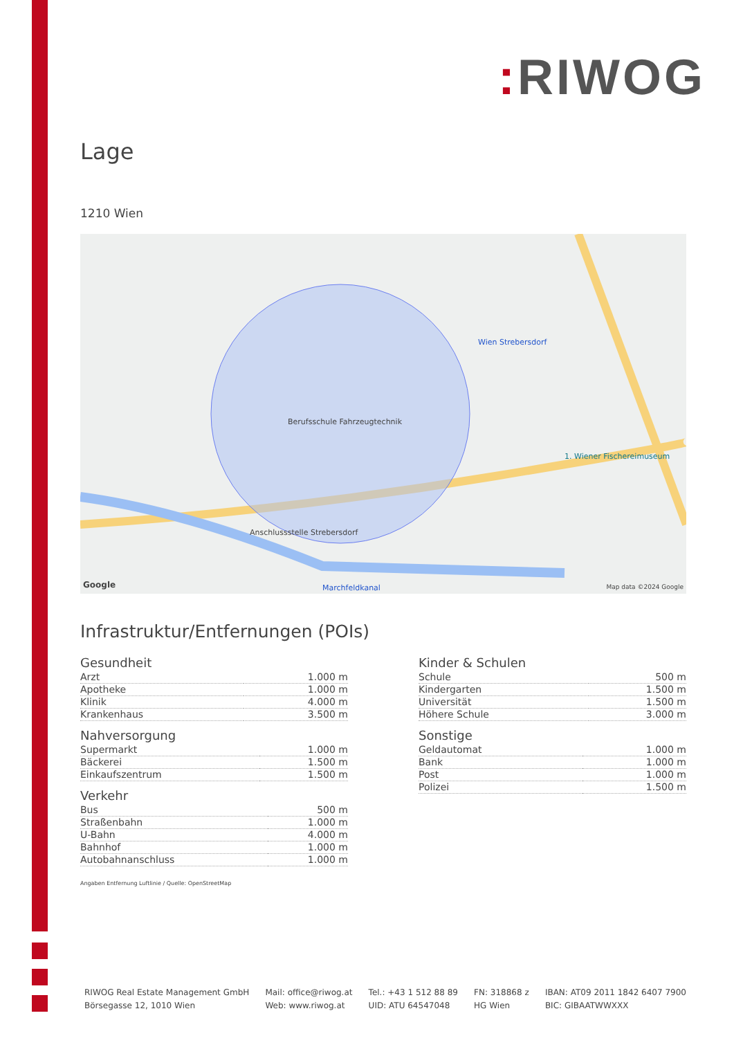: RIWOG
Lage
1210 Wien
Berufsschule Fahrzeugtechnik
Wien Strebersdorf
1. Wiener Fischereimuseum
Anschlussstelle Strebersdorf
Marchfeldkanal
Google Map data ©2024 Google
Infrastruktur/Entfernungen (POIs)
Gesundheit
| Arzt | 1.000 m |
| Apotheke | 1.000 m |
| Klinik | 4.000 m |
| Krankenhaus | 3.500 m |
Nahversorgung
| Supermarkt | 1.000 m |
| Bäckerei | 1.500 m |
| Einkaufszentrum | 1.500 m |
Verkehr
| Bus | 500 m |
| Straßenbahn | 1.000 m |
| U-Bahn | 4.000 m |
| Bahnhof | 1.000 m |
| Autobahnanschluss | 1.000 m |
Kinder & Schulen
| Schule | 500 m |
| Kindergarten | 1.500 m |
| Universität | 1.500 m |
| Höhere Schule | 3.000 m |
Sonstige
| Geldautomat | 1.000 m |
| Bank | 1.000 m |
| Post | 1.000 m |
| Polizei | 1.500 m |
Angaben Entfernung Luftlinie / Quelle: OpenStreetMap
RIWOG Real Estate Management GmbH
Börsegasse 12, 1010 Wien
Mail: office@riwog.at
Web: www.riwog.at
Tel.: +43 1 512 88 89
UID: ATU 64547048
FN: 318868 z
HG Wien
IBAN: AT09 2011 1842 6407 7900
BIC: GIBAATWWXXX